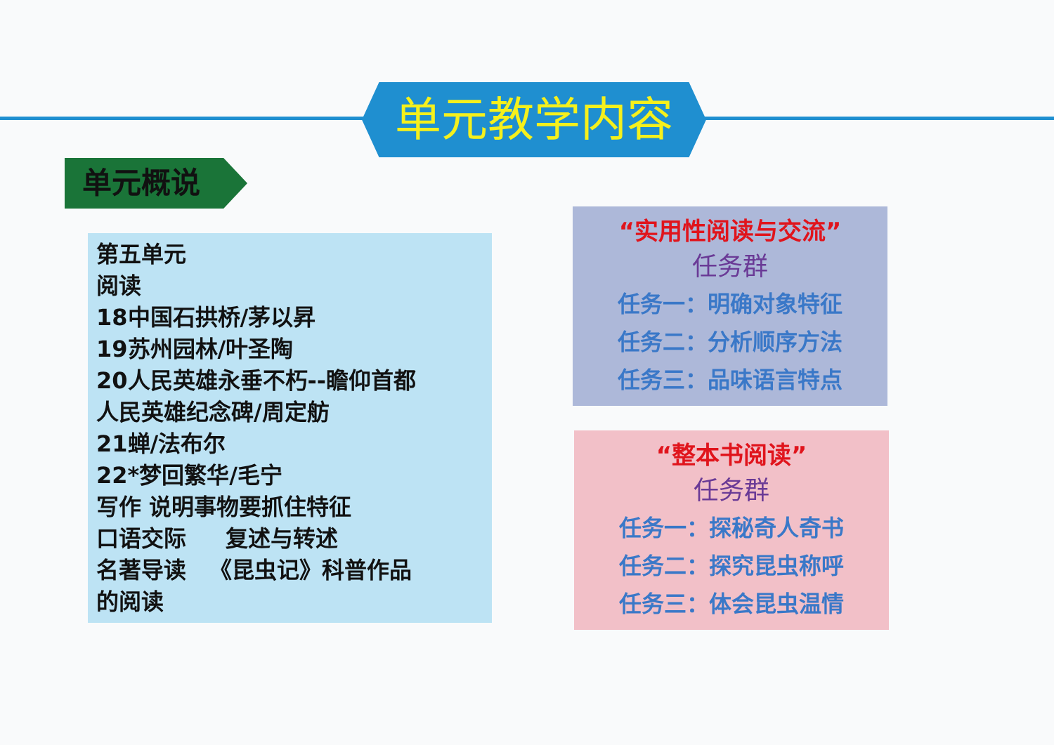单元教学内容
单元概说
第五单元
阅读
18中国石拱桥/茅以昇
19苏州园林/叶圣陶
20人民英雄永垂不朽--瞻仰首都
人民英雄纪念碑/周定舫
21蝉/法布尔
22*梦回繁华/毛宁
写作 说明事物要抓住特征
口语交际 复述与转述
名著导读 《昆虫记》科普作品
的阅读
“实用性阅读与交流”
任务群
任务一：明确对象特征
任务二：分析顺序方法
任务三：品味语言特点
“整本书阅读”
任务群
任务一：探秘奇人奇书
任务二：探究昆虫称呼
任务三：体会昆虫温情